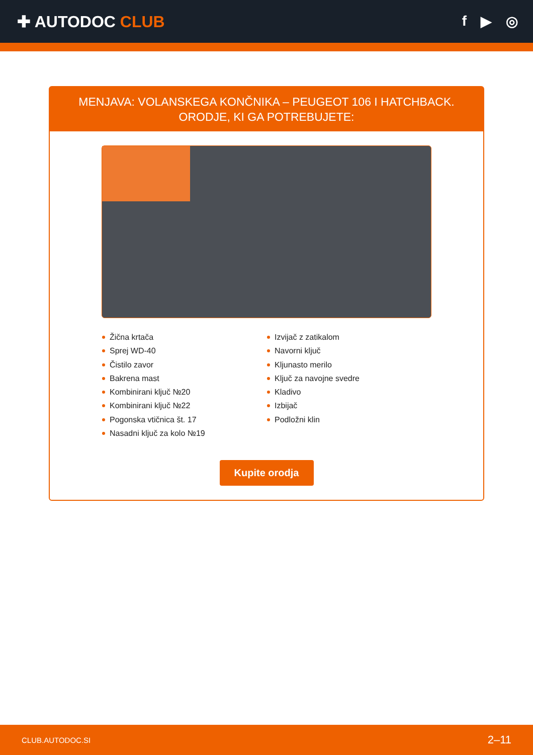✚ AUTODOC CLUB f ▶ ◎
MENJAVA: VOLANSKEGA KONČNIKA – PEUGEOT 106 I HATCHBACK. ORODJE, KI GA POTREBUJETE:
Žična krtača
Sprej WD-40
Čistilo zavor
Bakrena mast
Kombinirani ključ №20
Kombinirani ključ №22
Pogonska vtičnica št. 17
Nasadni ključ za kolo №19
Izvijač z zatikalom
Navorni ključ
Kljunasto merilo
Ključ za navojne svedre
Kladivo
Izbijač
Podložni klin
Kupite orodja
CLUB.AUTODOC.SI 2–11